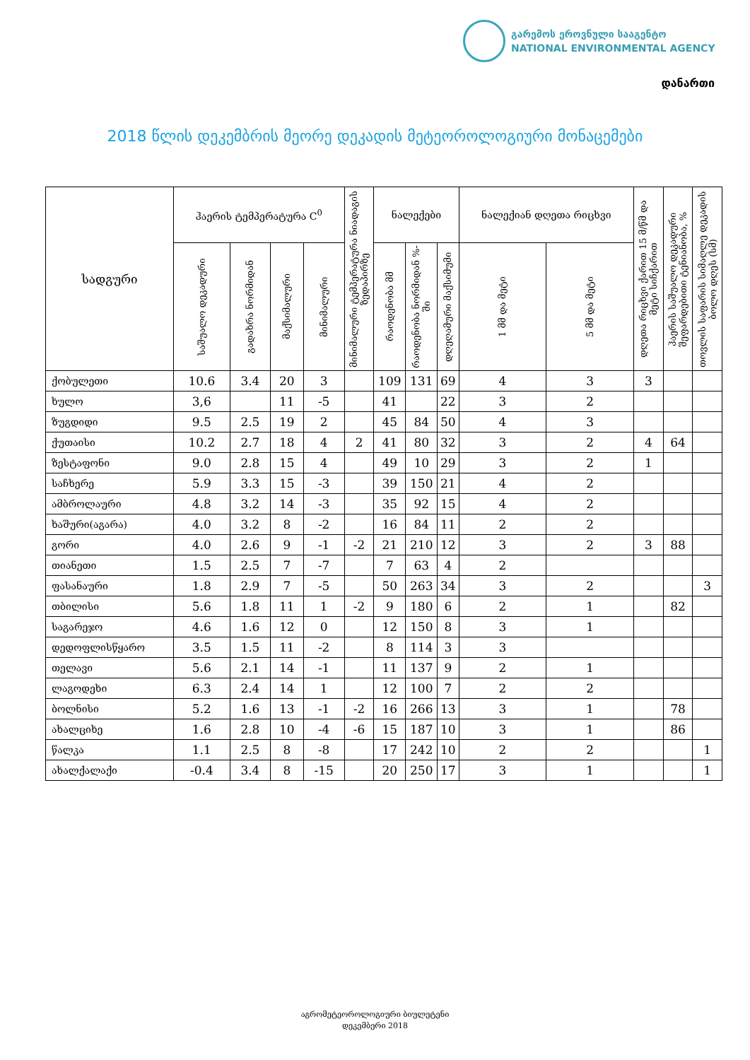გარემოს ეროვნული სააგენტო
NATIONAL ENVIRONMENTAL AGENCY
დანართი
2018 წლის დეკემბრის მეორე დეკადის მეტეოროლოგიური მონაცემები
| სადგური | ჰაერის ტემპერატურა C<sup>0</sup> | | | | მინიმალური ტემპერატურა ნიადაგის ზედაპირზე | ნალექები | | | ნალექიან დღეთა რიცხვი | | დღეთა რიცხვი ქარით 15 მ/წმ და მეტი სიჩქარით | ჰაერის საშუალო დეკადური შეფარდებითი ტენიანობა, % | თოვლის საფარის სიმაღლე დეკადის ბოლო დღეს (სმ) |
| --- | --- | --- | --- | --- | --- | --- | --- | --- | --- | --- | --- | --- | --- |
| | საშუალო დეკადური | გადახრა ნორმიდან | მაქსიმალური | მინიმალური | | რაოდენობა მმ | რაოდენობა ნორმიდან %-ში | დღეღამური მაქსიმუმი | 1 მმ და მეტი | 5 მმ და მეტი | | | |
| ქობულეთი | 10.6 | 3.4 | 20 | 3 | | 109 | 131 | 69 | 4 | 3 | 3 | | |
| ხულო | 3,6 | | 11 | -5 | | 41 | | 22 | 3 | 2 | | | |
| ზუგდიდი | 9.5 | 2.5 | 19 | 2 | | 45 | 84 | 50 | 4 | 3 | | | |
| ქუთაისი | 10.2 | 2.7 | 18 | 4 | 2 | 41 | 80 | 32 | 3 | 2 | 4 | 64 | |
| ზესტაფონი | 9.0 | 2.8 | 15 | 4 | | 49 | 10 | 29 | 3 | 2 | 1 | | |
| საჩხერე | 5.9 | 3.3 | 15 | -3 | | 39 | 150 | 21 | 4 | 2 | | | |
| ამბროლაური | 4.8 | 3.2 | 14 | -3 | | 35 | 92 | 15 | 4 | 2 | | | |
| ხაშური(აგარა) | 4.0 | 3.2 | 8 | -2 | | 16 | 84 | 11 | 2 | 2 | | | |
| გორი | 4.0 | 2.6 | 9 | -1 | -2 | 21 | 210 | 12 | 3 | 2 | 3 | 88 | |
| თიანეთი | 1.5 | 2.5 | 7 | -7 | | 7 | 63 | 4 | 2 | | | | |
| ფასანაური | 1.8 | 2.9 | 7 | -5 | | 50 | 263 | 34 | 3 | 2 | | | 3 |
| თბილისი | 5.6 | 1.8 | 11 | 1 | -2 | 9 | 180 | 6 | 2 | 1 | | 82 | |
| საგარეჯო | 4.6 | 1.6 | 12 | 0 | | 12 | 150 | 8 | 3 | 1 | | | |
| დედოფლისწყარო | 3.5 | 1.5 | 11 | -2 | | 8 | 114 | 3 | 3 | | | | |
| თელავი | 5.6 | 2.1 | 14 | -1 | | 11 | 137 | 9 | 2 | 1 | | | |
| ლაგოდეხი | 6.3 | 2.4 | 14 | 1 | | 12 | 100 | 7 | 2 | 2 | | | |
| ბოლნისი | 5.2 | 1.6 | 13 | -1 | -2 | 16 | 266 | 13 | 3 | 1 | | 78 | |
| ახალციხე | 1.6 | 2.8 | 10 | -4 | -6 | 15 | 187 | 10 | 3 | 1 | | 86 | |
| წალკა | 1.1 | 2.5 | 8 | -8 | | 17 | 242 | 10 | 2 | 2 | | | 1 |
| ახალქალაქი | -0.4 | 3.4 | 8 | -15 | | 20 | 250 | 17 | 3 | 1 | | | 1 |
აგრომეტეოროლოგიური ბიულეტენი
დეკემბერი 2018